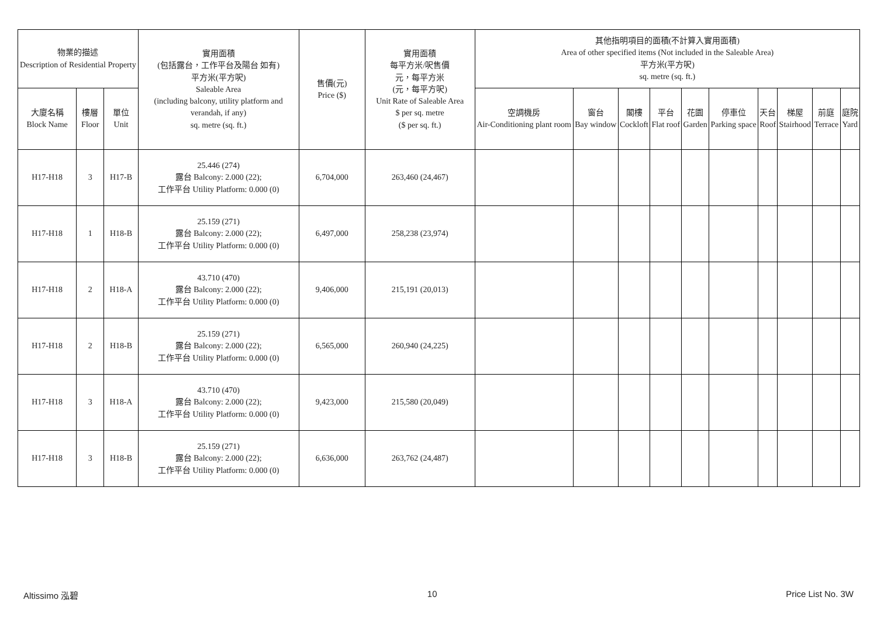| 物業的描述 Description of Residential Property | | | 實用面積 (包括露台，工作平台及陽台 如有) 平方米(平方呎) Saleable Area (including balcony, utility platform and verandah, if any) sq. metre (sq. ft.) | 售價(元) Price ($) | 實用面積 每平方米/呎售價 元，每平方米 (元，每平方呎) Unit Rate of Saleable Area $ per sq. metre ($ per sq. ft.) | 其他指明項目的面積(不計算入實用面積) Area of other specified items (Not included in the Saleable Area) 平方米(平方呎) sq. metre (sq. ft.) | | | | | | | | | |
| --- | --- | --- | --- | --- | --- | --- | --- | --- | --- | --- | --- | --- | --- | --- | --- |
| 大廈名稱 Block Name | 樓層 Floor | 單位 Unit | | | | 空調機房 Air-Conditioning plant room | 窗台 Bay window | 閣樓 Cockloft | 平台 Flat roof | 花園 Garden | 停車位 Parking space | 天台 Roof | 梯屋 Stairhood | 前庭 Terrace | 庭院 Yard |
| H17-H18 | 3 | H17-B | 25.446 (274) 露台 Balcony: 2.000 (22); 工作平台 Utility Platform: 0.000 (0) | 6,704,000 | 263,460 (24,467) | | | | | | | | | | |
| H17-H18 | 1 | H18-B | 25.159 (271) 露台 Balcony: 2.000 (22); 工作平台 Utility Platform: 0.000 (0) | 6,497,000 | 258,238 (23,974) | | | | | | | | | | |
| H17-H18 | 2 | H18-A | 43.710 (470) 露台 Balcony: 2.000 (22); 工作平台 Utility Platform: 0.000 (0) | 9,406,000 | 215,191 (20,013) | | | | | | | | | | |
| H17-H18 | 2 | H18-B | 25.159 (271) 露台 Balcony: 2.000 (22); 工作平台 Utility Platform: 0.000 (0) | 6,565,000 | 260,940 (24,225) | | | | | | | | | | |
| H17-H18 | 3 | H18-A | 43.710 (470) 露台 Balcony: 2.000 (22); 工作平台 Utility Platform: 0.000 (0) | 9,423,000 | 215,580 (20,049) | | | | | | | | | | |
| H17-H18 | 3 | H18-B | 25.159 (271) 露台 Balcony: 2.000 (22); 工作平台 Utility Platform: 0.000 (0) | 6,636,000 | 263,762 (24,487) | | | | | | | | | | |
Altissimo 泓碧 10 Price List No. 3W